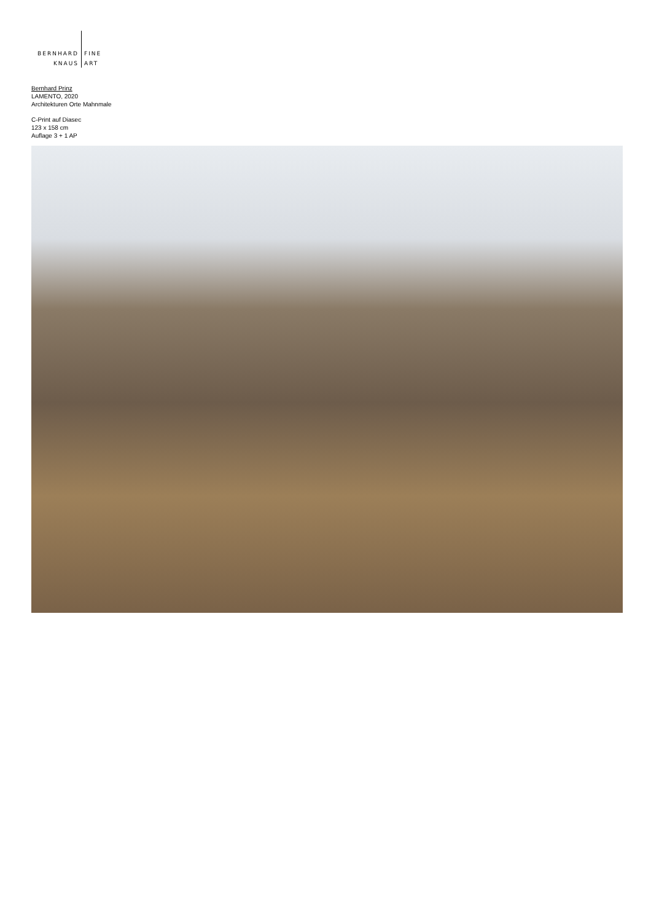BERNHARD FINE
KNAUS ART
Bernhard Prinz
LAMENTO, 2020
Architekturen Orte Mahnmale
C-Print auf Diasec
123 x 158 cm
Auflage 3 + 1 AP